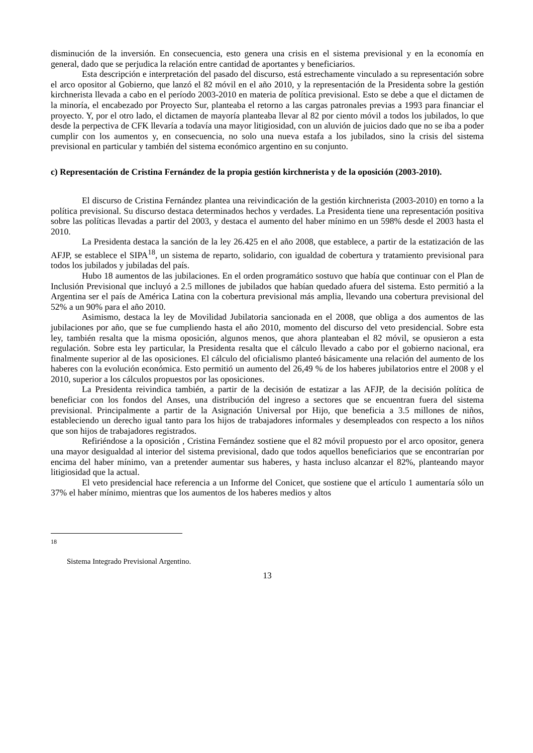disminución de la inversión. En consecuencia, esto genera una crisis en el sistema previsional y en la economía en general, dado que se perjudica la relación entre cantidad de aportantes y beneficiarios.
Esta descripción e interpretación del pasado del discurso, está estrechamente vinculado a su representación sobre el arco opositor al Gobierno, que lanzó el 82 móvil en el año 2010, y la representación de la Presidenta sobre la gestión kirchnerista llevada a cabo en el período 2003-2010 en materia de política previsional. Esto se debe a que el dictamen de la minoría, el encabezado por Proyecto Sur, planteaba el retorno a las cargas patronales previas a 1993 para financiar el proyecto. Y, por el otro lado, el dictamen de mayoría planteaba llevar al 82 por ciento móvil a todos los jubilados, lo que desde la perpectiva de CFK llevaría a todavía una mayor litigiosidad, con un aluvión de juicios dado que no se iba a poder cumplir con los aumentos y, en consecuencia, no solo una nueva estafa a los jubilados, sino la crisis del sistema previsional en particular y también del sistema económico argentino en su conjunto.
c) Representación de Cristina Fernández de la propia gestión kirchnerista y de la oposición (2003-2010).
El discurso de Cristina Fernández plantea una reivindicación de la gestión kirchnerista (2003-2010) en torno a la política previsional. Su discurso destaca determinados hechos y verdades. La Presidenta tiene una representación positiva sobre las políticas llevadas a partir del 2003, y destaca el aumento del haber mínimo en un 598% desde el 2003 hasta el 2010.
La Presidenta destaca la sanción de la ley 26.425 en el año 2008, que establece, a partir de la estatización de las AFJP, se establece el SIPA<sup>18</sup>, un sistema de reparto, solidario, con igualdad de cobertura y tratamiento previsional para todos los jubilados y jubiladas del país.
Hubo 18 aumentos de las jubilaciones. En el orden programático sostuvo que había que continuar con el Plan de Inclusión Previsional que incluyó a 2.5 millones de jubilados que habían quedado afuera del sistema. Esto permitió a la Argentina ser el país de América Latina con la cobertura previsional más amplia, llevando una cobertura previsional del 52% a un 90% para el año 2010.
Asimismo, destaca la ley de Movilidad Jubilatoria sancionada en el 2008, que obliga a dos aumentos de las jubilaciones por año, que se fue cumpliendo hasta el año 2010, momento del discurso del veto presidencial. Sobre esta ley, también resalta que la misma oposición, algunos menos, que ahora planteaban el 82 móvil, se opusieron a esta regulación. Sobre esta ley particular, la Presidenta resalta que el cálculo llevado a cabo por el gobierno nacional, era finalmente superior al de las oposiciones. El cálculo del oficialismo planteó básicamente una relación del aumento de los haberes con la evolución económica. Esto permitió un aumento del 26,49 % de los haberes jubilatorios entre el 2008 y el 2010, superior a los cálculos propuestos por las oposiciones.
La Presidenta reivindica también, a partir de la decisión de estatizar a las AFJP, de la decisión política de beneficiar con los fondos del Anses, una distribución del ingreso a sectores que se encuentran fuera del sistema previsional. Principalmente a partir de la Asignación Universal por Hijo, que beneficia a 3.5 millones de niños, estableciendo un derecho igual tanto para los hijos de trabajadores informales y desempleados con respecto a los niños que son hijos de trabajadores registrados.
Refiriéndose a la oposición , Cristina Fernández sostiene que el 82 móvil propuesto por el arco opositor, genera una mayor desigualdad al interior del sistema previsional, dado que todos aquellos beneficiarios que se encontrarían por encima del haber mínimo, van a pretender aumentar sus haberes, y hasta incluso alcanzar el 82%, planteando mayor litigiosidad que la actual.
El veto presidencial hace referencia a un Informe del Conicet, que sostiene que el artículo 1 aumentaría sólo un 37% el haber mínimo, mientras que los aumentos de los haberes medios y altos
18
Sistema Integrado Previsional Argentino.
13